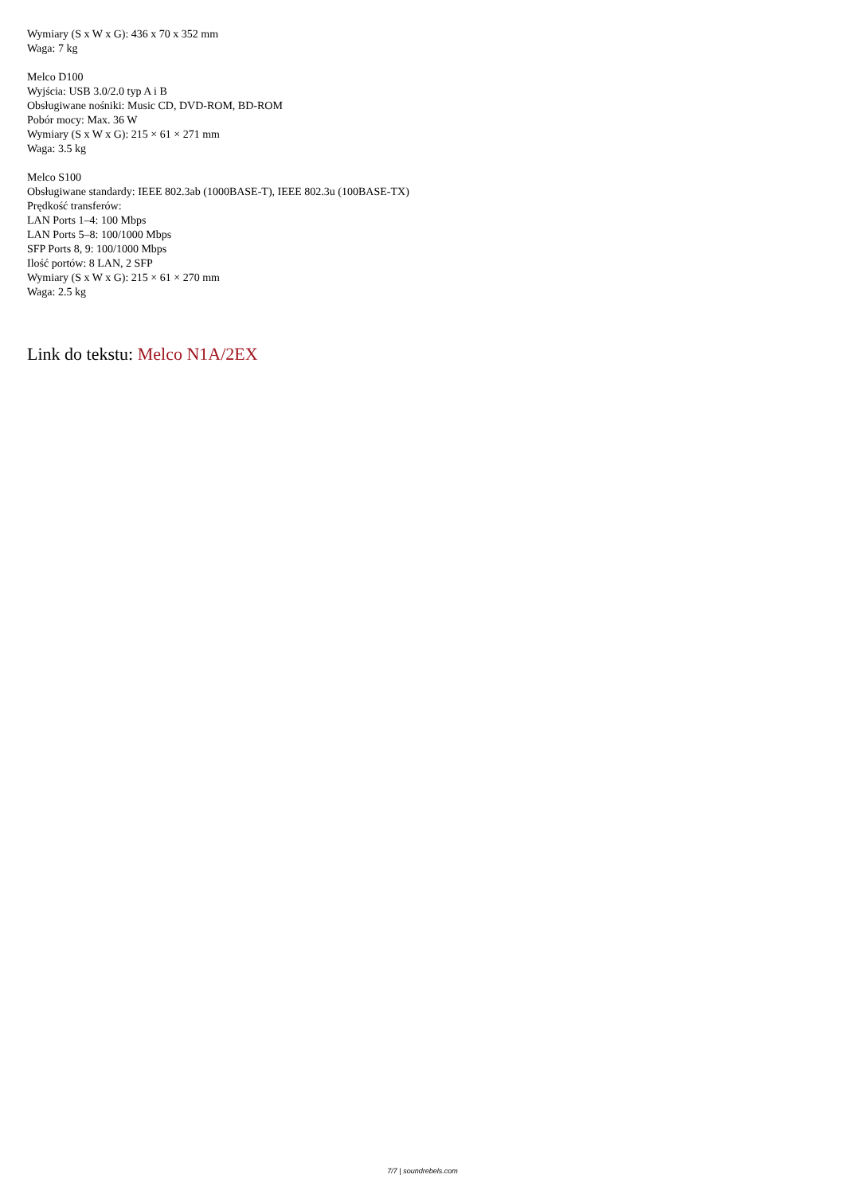Wymiary (S x W x G): 436 x 70 x 352 mm
Waga: 7 kg
Melco D100
Wyjścia: USB 3.0/2.0 typ A i B
Obsługiwane nośniki: Music CD, DVD-ROM, BD-ROM
Pobór mocy: Max. 36 W
Wymiary (S x W x G): 215 × 61 × 271 mm
Waga: 3.5 kg
Melco S100
Obsługiwane standardy: IEEE 802.3ab (1000BASE-T), IEEE 802.3u (100BASE-TX)
Prędkość transferów:
LAN Ports 1–4: 100 Mbps
LAN Ports 5–8: 100/1000 Mbps
SFP Ports 8, 9: 100/1000 Mbps
Ilość portów: 8 LAN, 2 SFP
Wymiary (S x W x G): 215 × 61 × 270 mm
Waga: 2.5 kg
Link do tekstu: Melco N1A/2EX
7/7 | soundrebels.com